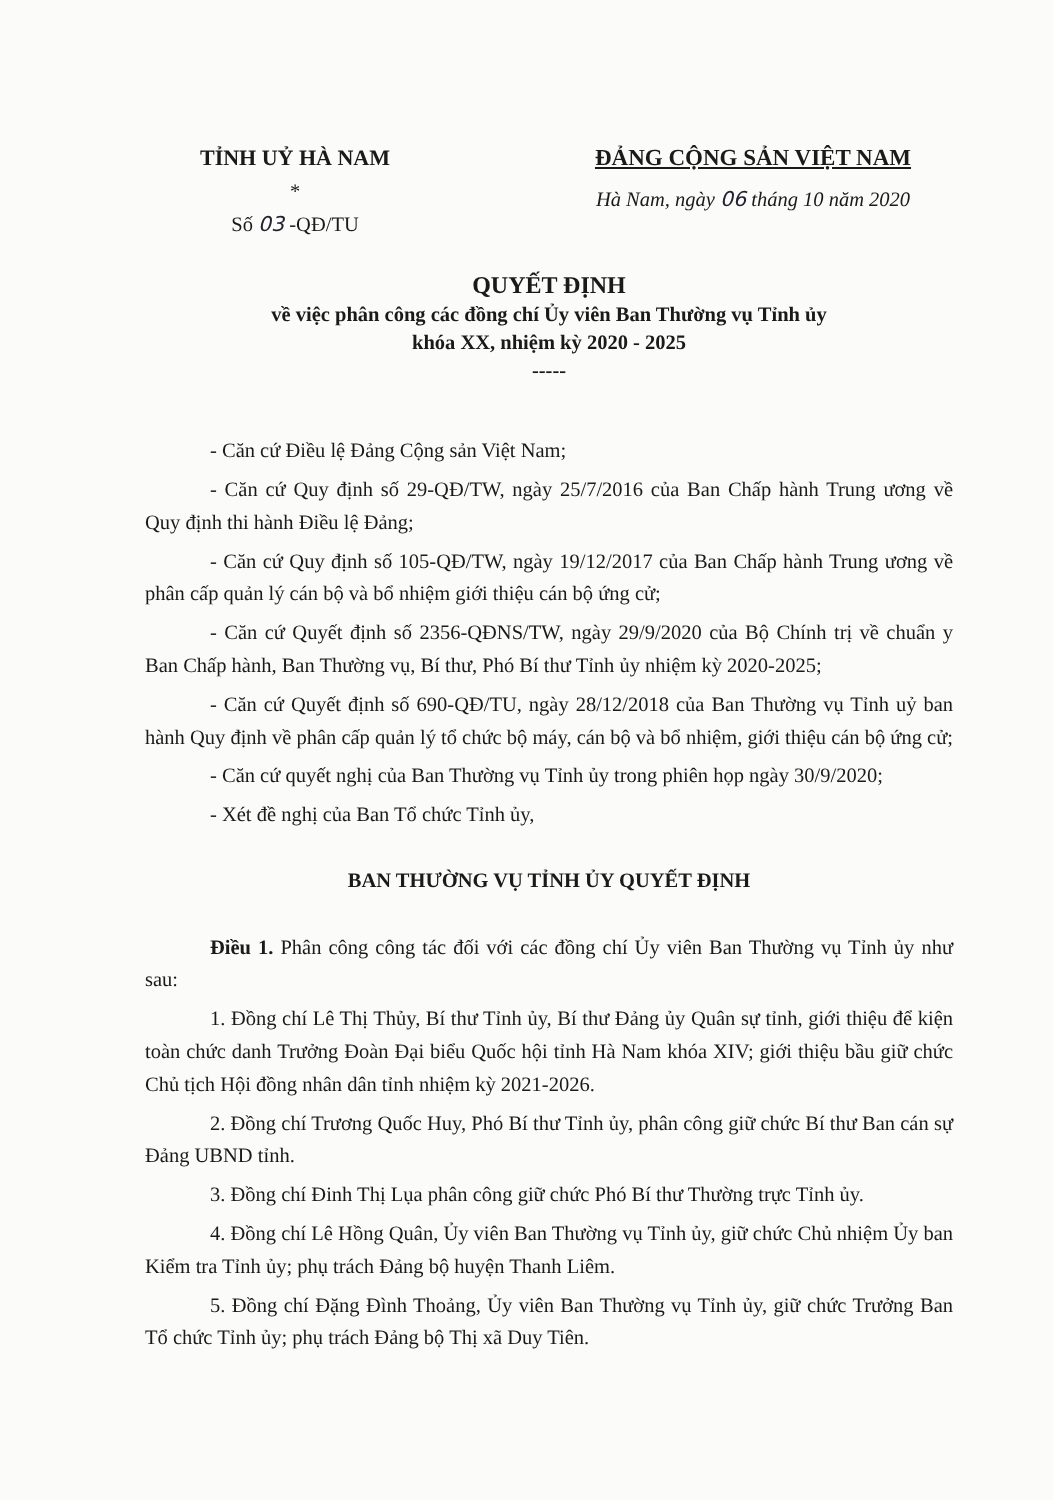TỈNH UỶ HÀ NAM
*
Số 03 -QĐ/TU
ĐẢNG CỘNG SẢN VIỆT NAM
Hà Nam, ngày 06 tháng 10 năm 2020
QUYẾT ĐỊNH
về việc phân công các đồng chí Ủy viên Ban Thường vụ Tỉnh ủy
khóa XX, nhiệm kỳ 2020 - 2025
-----
- Căn cứ Điều lệ Đảng Cộng sản Việt Nam;
- Căn cứ Quy định số 29-QĐ/TW, ngày 25/7/2016 của Ban Chấp hành Trung ương về Quy định thi hành Điều lệ Đảng;
- Căn cứ Quy định số 105-QĐ/TW, ngày 19/12/2017 của Ban Chấp hành Trung ương về phân cấp quản lý cán bộ và bổ nhiệm giới thiệu cán bộ ứng cử;
- Căn cứ Quyết định số 2356-QĐNS/TW, ngày 29/9/2020 của Bộ Chính trị về chuẩn y Ban Chấp hành, Ban Thường vụ, Bí thư, Phó Bí thư Tỉnh ủy nhiệm kỳ 2020-2025;
- Căn cứ Quyết định số 690-QĐ/TU, ngày 28/12/2018 của Ban Thường vụ Tỉnh uỷ ban hành Quy định về phân cấp quản lý tổ chức bộ máy, cán bộ và bổ nhiệm, giới thiệu cán bộ ứng cử;
- Căn cứ quyết nghị của Ban Thường vụ Tỉnh ủy trong phiên họp ngày 30/9/2020;
- Xét đề nghị của Ban Tổ chức Tỉnh ủy,
BAN THƯỜNG VỤ TỈNH ỦY QUYẾT ĐỊNH
Điều 1. Phân công công tác đối với các đồng chí Ủy viên Ban Thường vụ Tỉnh ủy như sau:
1. Đồng chí Lê Thị Thủy, Bí thư Tỉnh ủy, Bí thư Đảng ủy Quân sự tỉnh, giới thiệu để kiện toàn chức danh Trưởng Đoàn Đại biểu Quốc hội tỉnh Hà Nam khóa XIV; giới thiệu bầu giữ chức Chủ tịch Hội đồng nhân dân tỉnh nhiệm kỳ 2021-2026.
2. Đồng chí Trương Quốc Huy, Phó Bí thư Tỉnh ủy, phân công giữ chức Bí thư Ban cán sự Đảng UBND tỉnh.
3. Đồng chí Đinh Thị Lụa phân công giữ chức Phó Bí thư Thường trực Tỉnh ủy.
4. Đồng chí Lê Hồng Quân, Ủy viên Ban Thường vụ Tỉnh ủy, giữ chức Chủ nhiệm Ủy ban Kiểm tra Tỉnh ủy; phụ trách Đảng bộ huyện Thanh Liêm.
5. Đồng chí Đặng Đình Thoảng, Ủy viên Ban Thường vụ Tỉnh ủy, giữ chức Trưởng Ban Tổ chức Tỉnh ủy; phụ trách Đảng bộ Thị xã Duy Tiên.